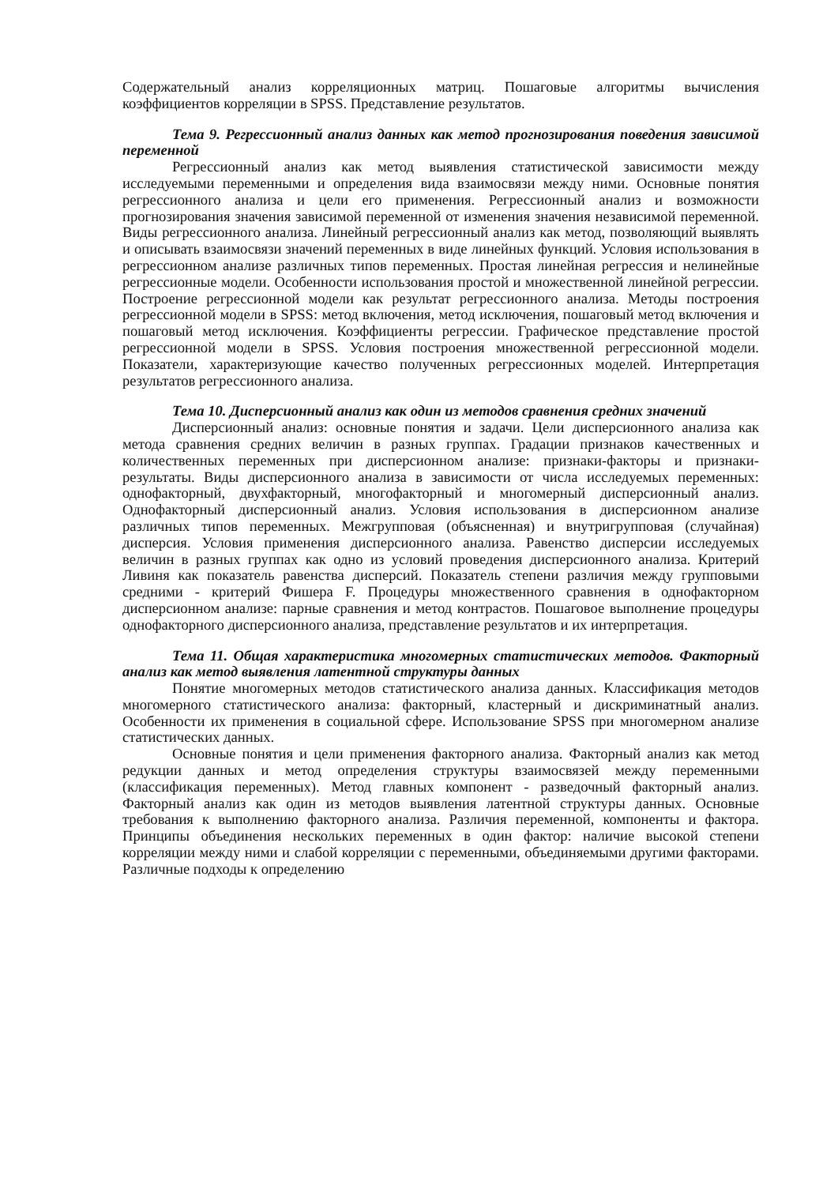Содержательный анализ корреляционных матриц. Пошаговые алгоритмы вычисления коэффициентов корреляции в SPSS. Представление результатов.
Тема 9. Регрессионный анализ данных как метод прогнозирования поведения зависимой переменной
Регрессионный анализ как метод выявления статистической зависимости между исследуемыми переменными и определения вида взаимосвязи между ними. Основные понятия регрессионного анализа и цели его применения. Регрессионный анализ и возможности прогнозирования значения зависимой переменной от изменения значения независимой переменной. Виды регрессионного анализа. Линейный регрессионный анализ как метод, позволяющий выявлять и описывать взаимосвязи значений переменных в виде линейных функций. Условия использования в регрессионном анализе различных типов переменных. Простая линейная регрессия и нелинейные регрессионные модели. Особенности использования простой и множественной линейной регрессии. Построение регрессионной модели как результат регрессионного анализа. Методы построения регрессионной модели в SPSS: метод включения, метод исключения, пошаговый метод включения и пошаговый метод исключения. Коэффициенты регрессии. Графическое представление простой регрессионной модели в SPSS. Условия построения множественной регрессионной модели. Показатели, характеризующие качество полученных регрессионных моделей. Интерпретация результатов регрессионного анализа.
Тема 10. Дисперсионный анализ как один из методов сравнения средних значений
Дисперсионный анализ: основные понятия и задачи. Цели дисперсионного анализа как метода сравнения средних величин в разных группах. Градации признаков качественных и количественных переменных при дисперсионном анализе: признаки-факторы и признаки-результаты. Виды дисперсионного анализа в зависимости от числа исследуемых переменных: однофакторный, двухфакторный, многофакторный и многомерный дисперсионный анализ. Однофакторный дисперсионный анализ. Условия использования в дисперсионном анализе различных типов переменных. Межгрупповая (объясненная) и внутригрупповая (случайная) дисперсия. Условия применения дисперсионного анализа. Равенство дисперсии исследуемых величин в разных группах как одно из условий проведения дисперсионного анализа. Критерий Ливиня как показатель равенства дисперсий. Показатель степени различия между групповыми средними - критерий Фишера F. Процедуры множественного сравнения в однофакторном дисперсионном анализе: парные сравнения и метод контрастов. Пошаговое выполнение процедуры однофакторного дисперсионного анализа, представление результатов и их интерпретация.
Тема 11. Общая характеристика многомерных статистических методов. Факторный анализ как метод выявления латентной структуры данных
Понятие многомерных методов статистического анализа данных. Классификация методов многомерного статистического анализа: факторный, кластерный и дискриминатный анализ. Особенности их применения в социальной сфере. Использование SPSS при многомерном анализе статистических данных.
Основные понятия и цели применения факторного анализа. Факторный анализ как метод редукции данных и метод определения структуры взаимосвязей между переменными (классификация переменных). Метод главных компонент - разведочный факторный анализ. Факторный анализ как один из методов выявления латентной структуры данных. Основные требования к выполнению факторного анализа. Различия переменной, компоненты и фактора. Принципы объединения нескольких переменных в один фактор: наличие высокой степени корреляции между ними и слабой корреляции с переменными, объединяемыми другими факторами. Различные подходы к определению